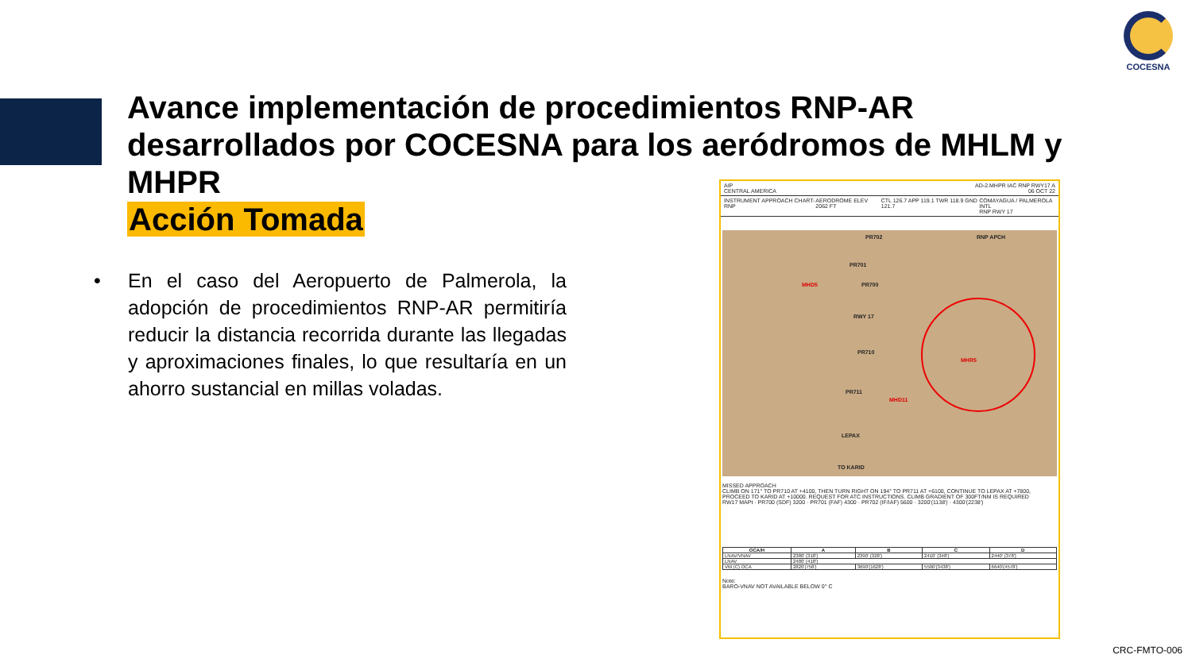COCESNA
Avance implementación de procedimientos RNP-AR desarrollados por COCESNA para los aeródromos de MHLM y MHPR
Acción Tomada
•
En el caso del Aeropuerto de Palmerola, la adopción de procedimientos RNP-AR permitiría reducir la distancia recorrida durante las llegadas y aproximaciones finales, lo que resultaría en un ahorro sustancial en millas voladas.
AIP
CENTRAL AMERICA
AD-2.MHPR IAC RNP RWY17 A
06 OCT 22
INSTRUMENT APPROACH CHART- RNP AERODROME ELEV 2062 FT CTL 126.7 APP 119.1 TWR 118.9 GND 121.7
COMAYAGUA / PALMEROLA INTL
RNP RWY 17
MHD5
MHR5
MHD11
PR702
PR701
PR700
RWY 17
PR710
PR711
LEPAX
TO KARID
RNP APCH
MISSED APPROACH
CLIMB ON 171° TO PR710 AT +4100, THEN TURN RIGHT ON 194° TO PR711 AT +6100, CONTINUE TO LEPAX AT +7800, PROCEED TO KARID AT +10000. REQUEST FOR ATC INSTRUCTIONS. CLIMB GRADIENT OF 300FT/NM IS REQUIRED
RW17 MAPt · PR700 (SDF) 3200 · PR701 (FAF) 4300 · PR702 (IF/IAF) 5600 · 3200'(1138') · 4300'(2238')
| OCA/H | A | B | C | D |
| --- | --- | --- | --- | --- |
| LNAV/VNAV | 2380' (318') | 2390' (328') | 2410' (348') | 2440' (378') |
| LNAV | 2480' (418') | | | |
| VM (C) OCA | 2820'(758') | 3690'(1628') | 5500'(3438') | 6640'(4578') |
Note:
BARO-VNAV NOT AVAILABLE BELOW 0° C
CRC-FMTO-006